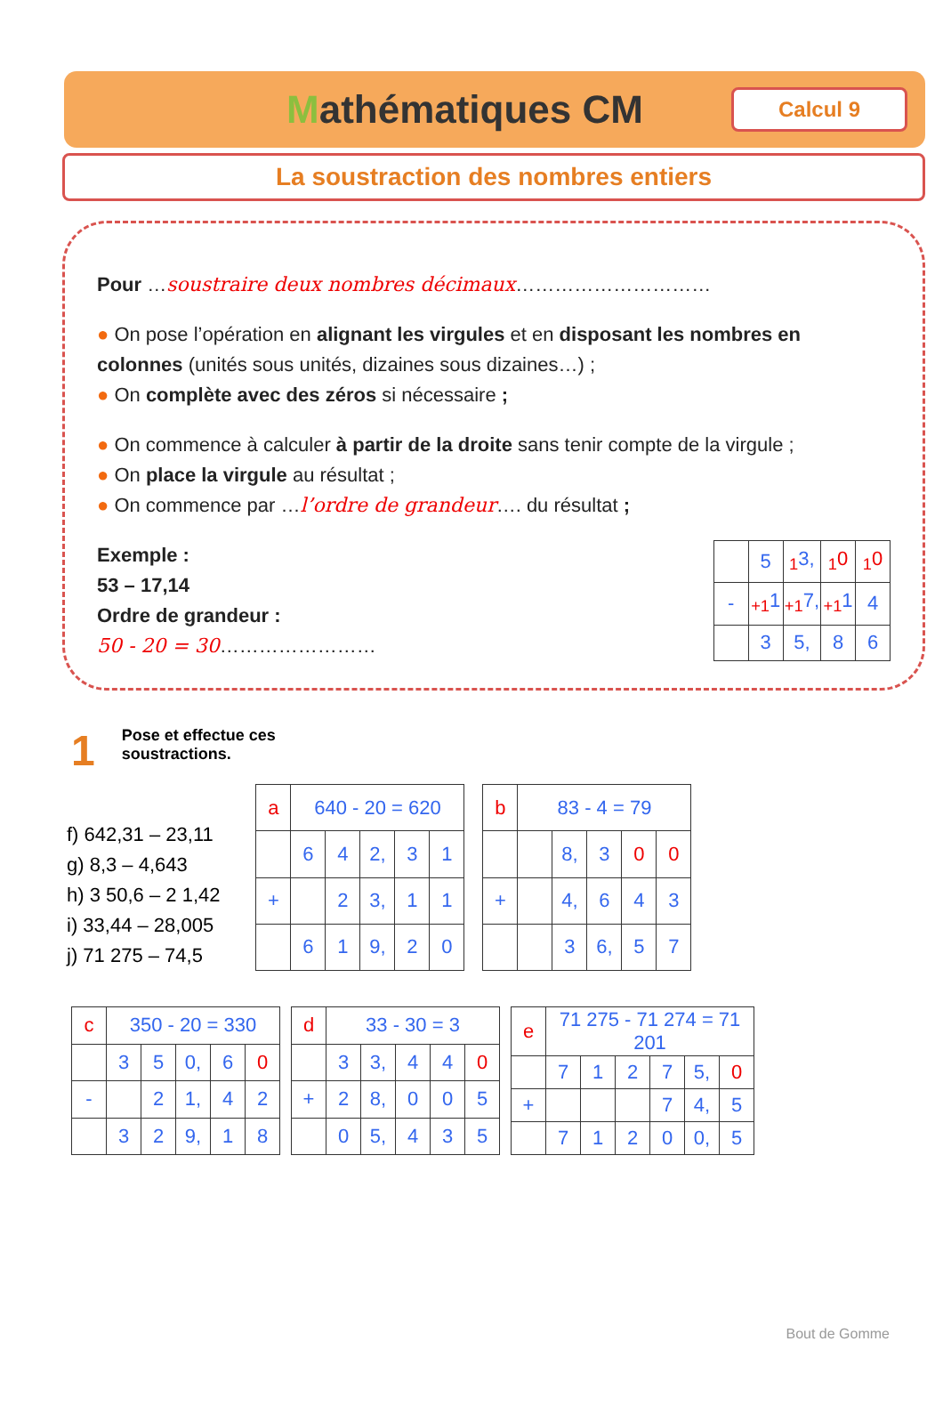Mathématiques CM
Calcul 9
La soustraction des nombres entiers
Pour …soustraire deux nombres décimaux…………………………
● On pose l’opération en alignant les virgules et en disposant les nombres en colonnes (unités sous unités, dizaines sous dizaines…) ;
● On complète avec des zéros si nécessaire ;
● On commence à calculer à partir de la droite sans tenir compte de la virgule ;
● On place la virgule au résultat ;
● On commence par …l’ordre de grandeur…. du résultat ;
Exemple :
53 – 17,14
Ordre de grandeur :
50 - 20 = 30……………………
| | 5 | <sub>1</sub>3, | <sub>1</sub>0 | <sub>1</sub>0 |
| - | <sub>+1</sub>1 | <sub>+1</sub>7, | <sub>+1</sub>1 | 4 |
| | 3 | 5, | 8 | 6 |
1 Pose et effectue ces
soustractions.
f) 642,31 – 23,11
g) 8,3 – 4,643
h) 3 50,6 – 2 1,42
i) 33,44 – 28,005
j) 71 275 – 74,5
| a | 640 - 20 = 620 | | | | |
| | 6 | 4 | 2, | 3 | 1 |
| + | | 2 | 3, | 1 | 1 |
| | 6 | 1 | 9, | 2 | 0 |
| b | 83 - 4 = 79 | | | | |
| | | 8, | 3 | 0 | 0 |
| + | | 4, | 6 | 4 | 3 |
| | | 3 | 6, | 5 | 7 |
| c | 350 - 20 = 330 | | | | |
| | 3 | 5 | 0, | 6 | 0 |
| - | | 2 | 1, | 4 | 2 |
| | 3 | 2 | 9, | 1 | 8 |
| d | 33 - 30 = 3 | | | | |
| | 3 | 3, | 4 | 4 | 0 |
| + | 2 | 8, | 0 | 0 | 5 |
| | 0 | 5, | 4 | 3 | 5 |
| e | 71 275 - 71 274 = 71 201 | | | | | |
| | 7 | 1 | 2 | 7 | 5, | 0 |
| + | | | | 7 | 4, | 5 |
| | 7 | 1 | 2 | 0 | 0, | 5 |
Bout de Gomme